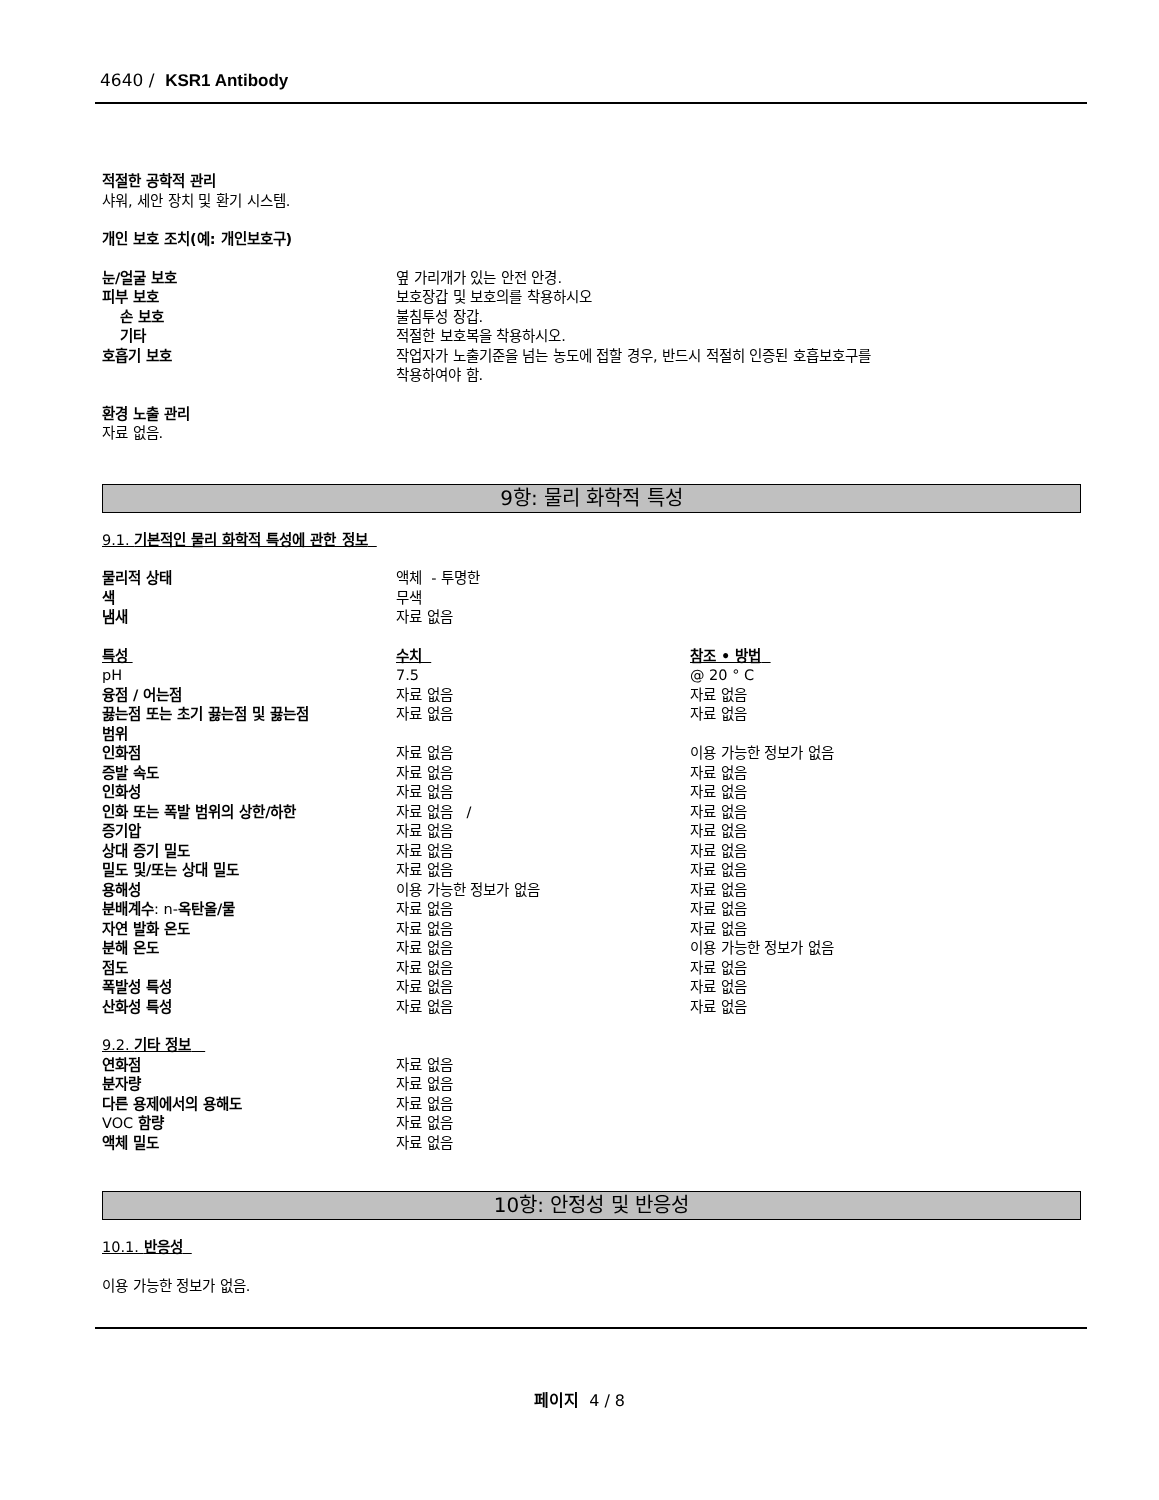4640 / KSR1 Antibody
적절한 공학적 관리
샤워, 세안 장치 및 환기 시스템.
개인 보호 조치(예: 개인보호구)
| 눈/얼굴 보호 | 옆 가리개가 있는 안전 안경. |
| 피부 보호 | 보호장갑 및 보호의를 착용하시오 |
| 손 보호 | 불침투성 장갑. |
| 기타 | 적절한 보호복을 착용하시오. |
| 호흡기 보호 | 작업자가 노출기준을 넘는 농도에 접할 경우, 반드시 적절히 인증된 호흡보호구를 착용하여야 함. |
환경 노출 관리
자료 없음.
9항: 물리 화학적 특성
9.1. 기본적인 물리 화학적 특성에 관한 정보
| 물리적 상태 | 액체 - 투명한 |
| 색 | 무색 |
| 냄새 | 자료 없음 |
| 특성 | 수치 | 참조 • 방법 |
| pH | 7.5 | @ 20 ° C |
| 융점 / 어는점 | 자료 없음 | 자료 없음 |
| 끓는점 또는 초기 끓는점 및 끓는점 범위 | 자료 없음 | 자료 없음 |
| 인화점 | 자료 없음 | 이용 가능한 정보가 없음 |
| 증발 속도 | 자료 없음 | 자료 없음 |
| 인화성 | 자료 없음 | 자료 없음 |
| 인화 또는 폭발 범위의 상한/하한 | 자료 없음 / | 자료 없음 |
| 증기압 | 자료 없음 | 자료 없음 |
| 상대 증기 밀도 | 자료 없음 | 자료 없음 |
| 밀도 및/또는 상대 밀도 | 자료 없음 | 자료 없음 |
| 용해성 | 이용 가능한 정보가 없음 | 자료 없음 |
| 분배계수 : n- 옥탄올/물 | 자료 없음 | 자료 없음 |
| 자연 발화 온도 | 자료 없음 | 자료 없음 |
| 분해 온도 | 자료 없음 | 이용 가능한 정보가 없음 |
| 점도 | 자료 없음 | 자료 없음 |
| 폭발성 특성 | 자료 없음 | 자료 없음 |
| 산화성 특성 | 자료 없음 | 자료 없음 |
9.2. 기타 정보
| 연화점 | 자료 없음 |
| 분자량 | 자료 없음 |
| 다른 용제에서의 용해도 | 자료 없음 |
| VOC 함량 | 자료 없음 |
| 액체 밀도 | 자료 없음 |
10항: 안정성 및 반응성
10.1. 반응성
이용 가능한 정보가 없음.
페이지 4 / 8